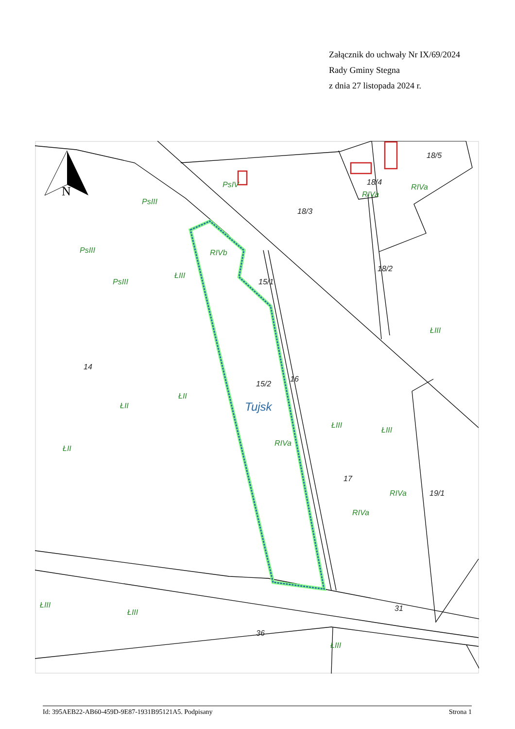Załącznik do uchwały Nr IX/69/2024
Rady Gminy Stegna
z dnia 27 listopada 2024 r.
N
PsIII
PsIV
PsIII
PsIII
ŁIII
RIVb
RIVa
RIVa
ŁIII
ŁII
ŁII
ŁII
RIVa
ŁIII
ŁIII
RIVa
RIVa
ŁIII
ŁIII
ŁIII
18/5
18/4
18/3
18/2
15/1
14
15/2
16
17
19/1
31
36
Tujsk
Id: 395AEB22-AB60-459D-9E87-1931B95121A5. Podpisany Strona 1